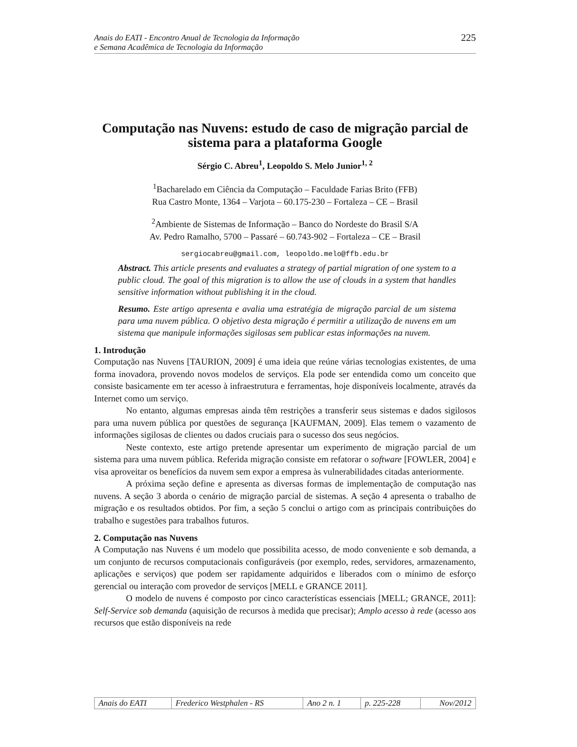Anais do EATI - Encontro Anual de Tecnologia da Informação
e Semana Acadêmica de Tecnologia da Informação
225
Computação nas Nuvens: estudo de caso de migração parcial de sistema para a plataforma Google
Sérgio C. Abreu<sup>1</sup>, Leopoldo S. Melo Junior<sup>1, 2</sup>
<sup>1</sup> Bacharelado em Ciência da Computação – Faculdade Farias Brito (FFB)
Rua Castro Monte, 1364 – Varjota – 60.175-230 – Fortaleza – CE – Brasil
<sup>2</sup> Ambiente de Sistemas de Informação – Banco do Nordeste do Brasil S/A
Av. Pedro Ramalho, 5700 – Passaré – 60.743-902 – Fortaleza – CE – Brasil
sergiocabreu@gmail.com, leopoldo.melo@ffb.edu.br
Abstract. This article presents and evaluates a strategy of partial migration of one system to a public cloud. The goal of this migration is to allow the use of clouds in a system that handles sensitive information without publishing it in the cloud.
Resumo. Este artigo apresenta e avalia uma estratégia de migração parcial de um sistema para uma nuvem pública. O objetivo desta migração é permitir a utilização de nuvens em um sistema que manipule informações sigilosas sem publicar estas informações na nuvem.
1. Introdução
Computação nas Nuvens [TAURION, 2009] é uma ideia que reúne várias tecnologias existentes, de uma forma inovadora, provendo novos modelos de serviços. Ela pode ser entendida como um conceito que consiste basicamente em ter acesso à infraestrutura e ferramentas, hoje disponíveis localmente, através da Internet como um serviço.
No entanto, algumas empresas ainda têm restrições a transferir seus sistemas e dados sigilosos para uma nuvem pública por questões de segurança [KAUFMAN, 2009]. Elas temem o vazamento de informações sigilosas de clientes ou dados cruciais para o sucesso dos seus negócios.
Neste contexto, este artigo pretende apresentar um experimento de migração parcial de um sistema para uma nuvem pública. Referida migração consiste em refatorar o software [FOWLER, 2004] e visa aproveitar os benefícios da nuvem sem expor a empresa às vulnerabilidades citadas anteriormente.
A próxima seção define e apresenta as diversas formas de implementação de computação nas nuvens. A seção 3 aborda o cenário de migração parcial de sistemas. A seção 4 apresenta o trabalho de migração e os resultados obtidos. Por fim, a seção 5 conclui o artigo com as principais contribuições do trabalho e sugestões para trabalhos futuros.
2. Computação nas Nuvens
A Computação nas Nuvens é um modelo que possibilita acesso, de modo conveniente e sob demanda, a um conjunto de recursos computacionais configuráveis (por exemplo, redes, servidores, armazenamento, aplicações e serviços) que podem ser rapidamente adquiridos e liberados com o mínimo de esforço gerencial ou interação com provedor de serviços [MELL e GRANCE 2011].
O modelo de nuvens é composto por cinco características essenciais [MELL; GRANCE, 2011]: Self-Service sob demanda (aquisição de recursos à medida que precisar); Amplo acesso à rede (acesso aos recursos que estão disponíveis na rede
| Anais do EATI | Frederico Westphalen - RS | Ano 2 n. 1 | p. 225-228 | Nov/2012 |